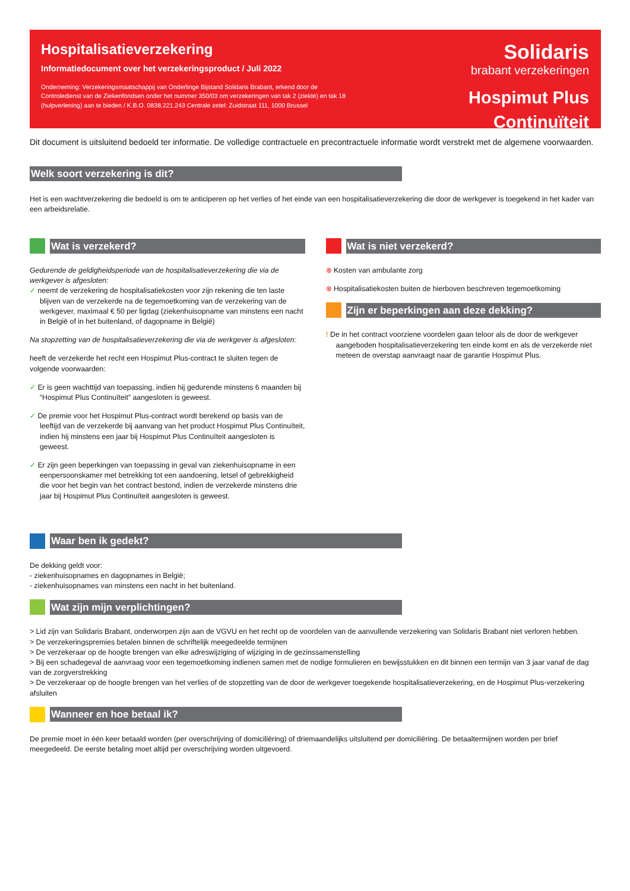Hospitalisatieverzekering
Informatiedocument over het verzekeringsproduct / Juli 2022
Onderneming: Verzekeringsmaatschappij van Onderlinge Bijstand Solidaris Brabant, erkend door de Controledienst van de Ziekenfondsen onder het nummer 350/03 om verzekeringen van tak 2 (ziekte) en tak 18 (hulpverlening) aan te bieden / K.B.O. 0838.221.243 Centrale zetel: Zuidstraat 111, 1000 Brussel
Solidaris
brabant verzekeringen
Hospimut Plus Continuïteit
Dit document is uitsluitend bedoeld ter informatie. De volledige contractuele en precontractuele informatie wordt verstrekt met de algemene voorwaarden.
Welk soort verzekering is dit?
Het is een wachtverzekering die bedoeld is om te anticiperen op het verlies of het einde van een hospitalisatieverzekering die door de werkgever is toegekend in het kader van een arbeidsrelatie.
Wat is verzekerd?
Gedurende de geldigheidsperiode van de hospitalisatieverzekering die via de werkgever is afgesloten:
✓ neemt de verzekering de hospitalisatiekosten voor zijn rekening die ten laste blijven van de verzekerde na de tegemoetkoming van de verzekering van de werkgever, maximaal € 50 per ligdag (ziekenhuisopname van minstens een nacht in België of in het buitenland, of dagopname in België)
Na stopzetting van de hospitalisatieverzekering die via de werkgever is afgesloten:
heeft de verzekerde het recht een Hospimut Plus-contract te sluiten tegen de volgende voorwaarden:
✓ Er is geen wachttijd van toepassing, indien hij gedurende minstens 6 maanden bij “Hospimut Plus Continuïteit” aangesloten is geweest.
✓ De premie voor het Hospimut Plus-contract wordt berekend op basis van de leeftijd van de verzekerde bij aanvang van het product Hospimut Plus Continuïteit, indien hij minstens een jaar bij Hospimut Plus Continuïteit aangesloten is geweest.
✓ Er zijn geen beperkingen van toepassing in geval van ziekenhuisopname in een eenpersoonskamer met betrekking tot een aandoening, letsel of gebrekkigheid die voor het begin van het contract bestond, indien de verzekerde minstens drie jaar bij Hospimut Plus Continuïteit aangesloten is geweest.
Wat is niet verzekerd?
⊗ Kosten van ambulante zorg
⊗ Hospitalisatiekosten buiten de hierboven beschreven tegemoetkoming
Zijn er beperkingen aan deze dekking?
! De in het contract voorziene voordelen gaan teloor als de door de werkgever aangeboden hospitalisatieverzekering ten einde komt en als de verzekerde niet meteen de overstap aanvraagt naar de garantie Hospimut Plus.
Waar ben ik gedekt?
De dekking geldt voor:
- ziekenhuisopnames en dagopnames in België;
- ziekenhuisopnames van minstens een nacht in het buitenland.
Wat zijn mijn verplichtingen?
> Lid zijn van Solidaris Brabant, onderworpen zijn aan de VGVU en het recht op de voordelen van de aanvullende verzekering van Solidaris Brabant niet verloren hebben.
> De verzekeringspremies betalen binnen de schriftelijk meegedeelde termijnen
> De verzekeraar op de hoogte brengen van elke adreswijziging of wijziging in de gezinssamenstelling
> Bij een schadegeval de aanvraag voor een tegemoetkoming indienen samen met de nodige formulieren en bewijsstukken en dit binnen een termijn van 3 jaar vanaf de dag van de zorgverstrekking
> De verzekeraar op de hoogte brengen van het verlies of de stopzetting van de door de werkgever toegekende hospitalisatieverzekering, en de Hospimut Plus-verzekering afsluiten
Wanneer en hoe betaal ik?
De premie moet in één keer betaald worden (per overschrijving of domiciliëring) of driemaandelijks uitsluitend per domiciliëring. De betaaltermijnen worden per brief meegedeeld. De eerste betaling moet altijd per overschrijving worden uitgevoerd.